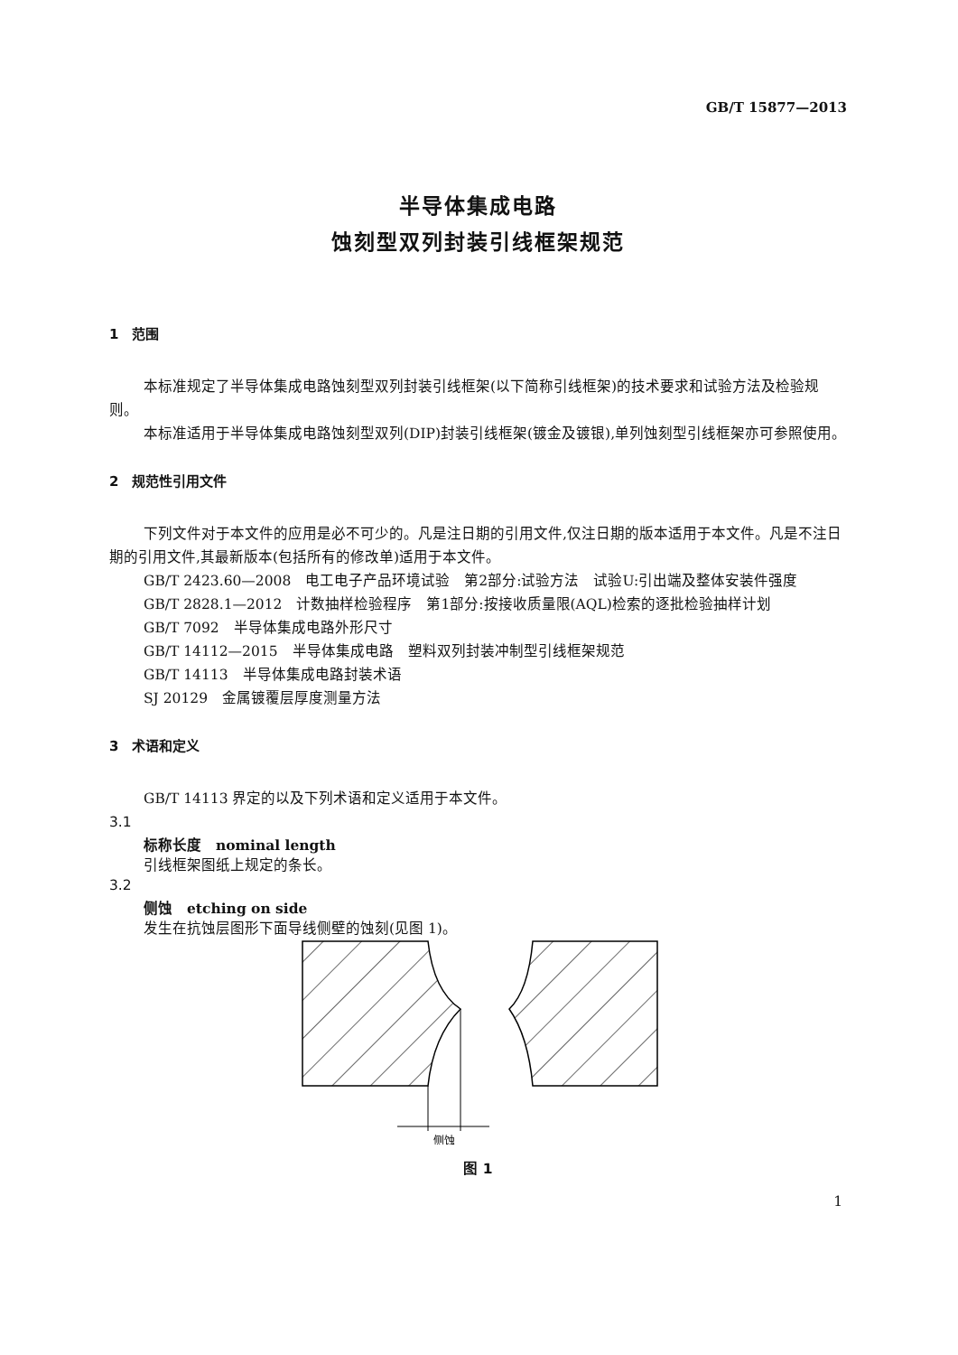GB/T 15877—2013
半导体集成电路
蚀刻型双列封装引线框架规范
1　范围
本标准规定了半导体集成电路蚀刻型双列封装引线框架(以下简称引线框架)的技术要求和试验方法及检验规则。
本标准适用于半导体集成电路蚀刻型双列(DIP)封装引线框架(镀金及镀银),单列蚀刻型引线框架亦可参照使用。
2　规范性引用文件
下列文件对于本文件的应用是必不可少的。凡是注日期的引用文件,仅注日期的版本适用于本文件。凡是不注日期的引用文件,其最新版本(包括所有的修改单)适用于本文件。
GB/T 2423.60—2008　电工电子产品环境试验　第2部分:试验方法　试验U:引出端及整体安装件强度
GB/T 2828.1—2012　计数抽样检验程序　第1部分:按接收质量限(AQL)检索的逐批检验抽样计划
GB/T 7092　半导体集成电路外形尺寸
GB/T 14112—2015　半导体集成电路　塑料双列封装冲制型引线框架规范
GB/T 14113　半导体集成电路封装术语
SJ 20129　金属镀覆层厚度测量方法
3　术语和定义
GB/T 14113 界定的以及下列术语和定义适用于本文件。
3.1
标称长度　nominal length
引线框架图纸上规定的条长。
3.2
侧蚀　etching on side
发生在抗蚀层图形下面导线侧壁的蚀刻(见图 1)。
侧蚀
图 1
1